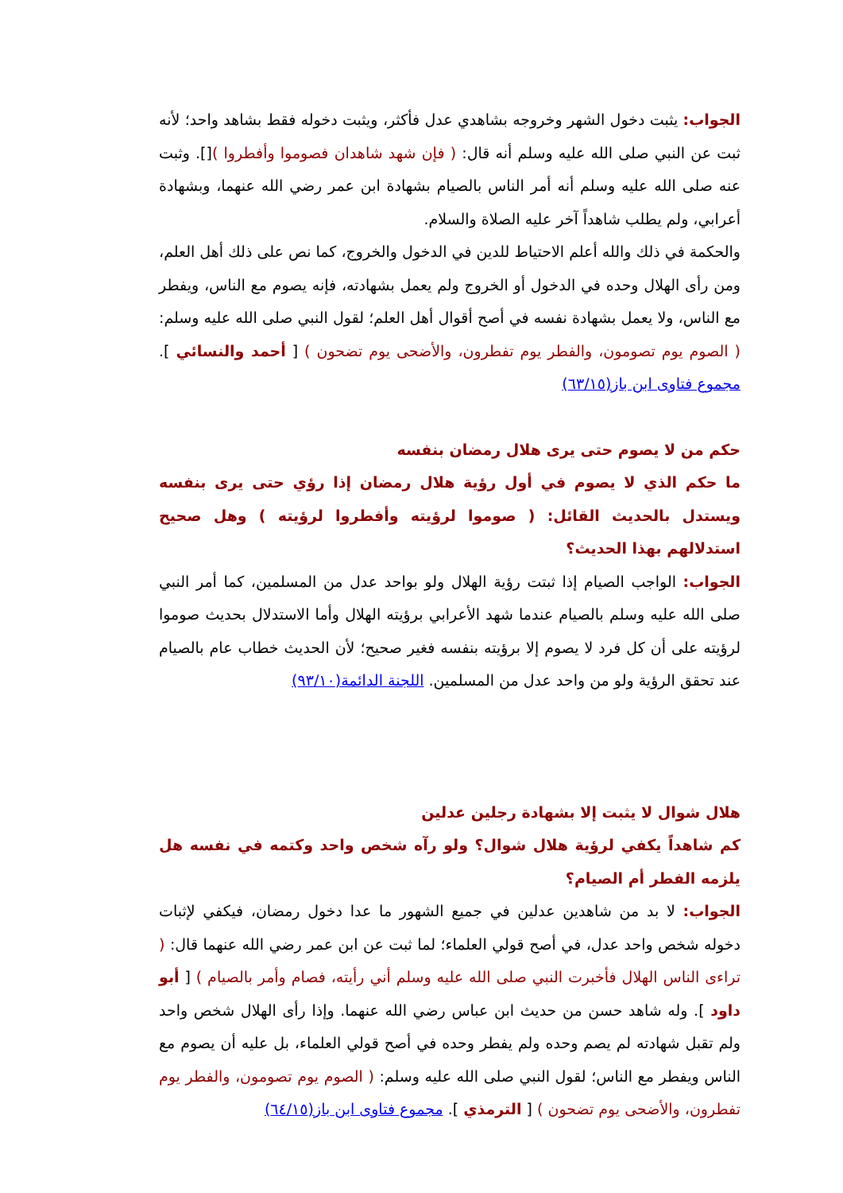الجواب: يثبت دخول الشهر وخروجه بشاهدي عدل فأكثر، ويثبت دخوله فقط بشاهد واحد؛ لأنه ثبت عن النبي صلى الله عليه وسلم أنه قال: ( فإن شهد شاهدان فصوموا وأفطروا )[]. وثبت عنه صلى الله عليه وسلم أنه أمر الناس بالصيام بشهادة ابن عمر رضي الله عنهما، وبشهادة أعرابي، ولم يطلب شاهداً آخر عليه الصلاة والسلام.
والحكمة في ذلك والله أعلم الاحتياط للدين في الدخول والخروج، كما نص على ذلك أهل العلم، ومن رأى الهلال وحده في الدخول أو الخروج ولم يعمل بشهادته، فإنه يصوم مع الناس، ويفطر مع الناس، ولا يعمل بشهادة نفسه في أصح أقوال أهل العلم؛ لقول النبي صلى الله عليه وسلم: ( الصوم يوم تصومون، والفطر يوم تفطرون، والأضحى يوم تضحون ) [ أحمد والنسائي ]. مجموع فتاوى ابن باز(٦٣/١٥)
حكم من لا يصوم حتى يرى هلال رمضان بنفسه
ما حكم الذي لا يصوم في أول رؤية هلال رمضان إذا رؤي حتى يرى بنفسه ويستدل بالحديث القائل: ( صوموا لرؤيته وأفطروا لرؤيته ) وهل صحيح استدلالهم بهذا الحديث؟
الجواب: الواجب الصيام إذا ثبتت رؤية الهلال ولو بواحد عدل من المسلمين، كما أمر النبي صلى الله عليه وسلم بالصيام عندما شهد الأعرابي برؤيته الهلال وأما الاستدلال بحديث صوموا لرؤيته على أن كل فرد لا يصوم إلا برؤيته بنفسه فغير صحيح؛ لأن الحديث خطاب عام بالصيام عند تحقق الرؤية ولو من واحد عدل من المسلمين. اللجنة الدائمة(٩٣/١٠)
هلال شوال لا يثبت إلا بشهادة رجلين عدلين
كم شاهداً يكفي لرؤية هلال شوال؟ ولو رآه شخص واحد وكتمه في نفسه هل يلزمه الفطر أم الصيام؟
الجواب: لا بد من شاهدين عدلين في جميع الشهور ما عدا دخول رمضان، فيكفي لإثبات دخوله شخص واحد عدل، في أصح قولي العلماء؛ لما ثبت عن ابن عمر رضي الله عنهما قال: ( تراءى الناس الهلال فأخبرت النبي صلى الله عليه وسلم أني رأيته، فصام وأمر بالصيام ) [ أبو داود ]. وله شاهد حسن من حديث ابن عباس رضي الله عنهما. وإذا رأى الهلال شخص واحد ولم تقبل شهادته لم يصم وحده ولم يفطر وحده في أصح قولي العلماء، بل عليه أن يصوم مع الناس ويفطر مع الناس؛ لقول النبي صلى الله عليه وسلم: ( الصوم يوم تصومون، والفطر يوم تفطرون، والأضحى يوم تضحون ) [ الترمذي ]. مجموع فتاوى ابن باز(٦٤/١٥)